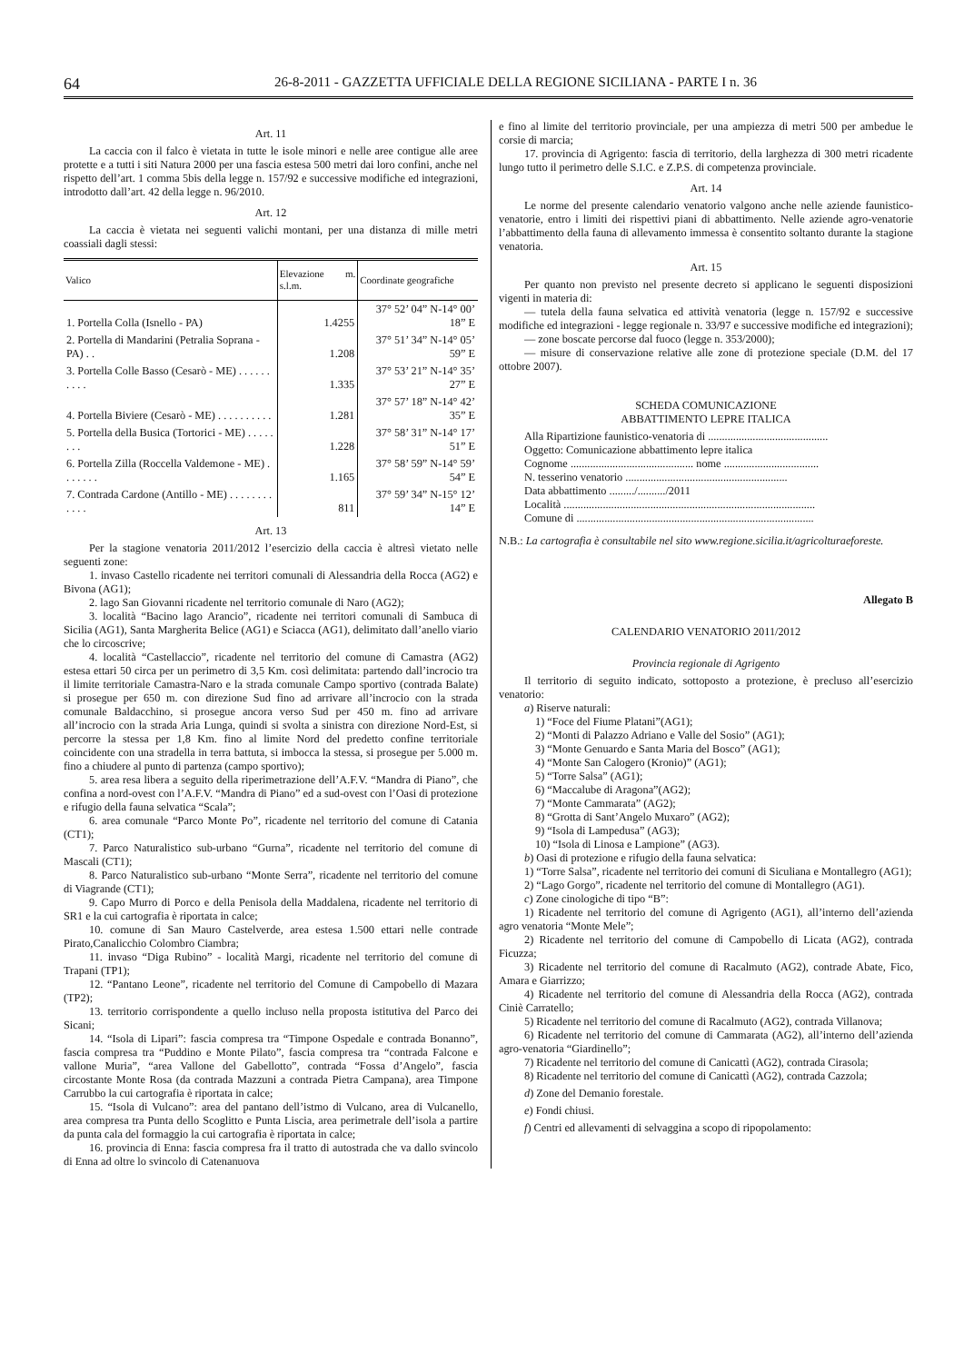64 26-8-2011 - GAZZETTA UFFICIALE DELLA REGIONE SICILIANA - PARTE I n. 36
Art. 11
La caccia con il falco è vietata in tutte le isole minori e nelle aree contigue alle aree protette e a tutti i siti Natura 2000 per una fascia estesa 500 metri dai loro confini, anche nel rispetto dell’art. 1 comma 5bis della legge n. 157/92 e successive modifiche ed integrazioni, introdotto dall’art. 42 della legge n. 96/2010.
Art. 12
La caccia è vietata nei seguenti valichi montani, per una distanza di mille metri coassiali dagli stessi:
| Valico | Elevazione m. s.l.m. | Coordinate geografiche |
| --- | --- | --- |
| 1. Portella Colla (Isnello - PA) | 1.4255 | 37° 52’ 04” N-14° 00’ 18” E |
| 2. Portella di Mandarini (Petralia Soprana - PA) . . | 1.208 | 37° 51’ 34” N-14° 05’ 59” E |
| 3. Portella Colle Basso (Cesarò - ME) . . . . . . . . . . | 1.335 | 37° 53’ 21” N-14° 35’ 27” E |
| 4. Portella Biviere (Cesarò - ME) . . . . . . . . . . | 1.281 | 37° 57’ 18” N-14° 42’ 35” E |
| 5. Portella della Busica (Tortorici - ME) . . . . . . . . | 1.228 | 37° 58’ 31” N-14° 17’ 51” E |
| 6. Portella Zilla (Roccella Valdemone - ME) . . . . . . . | 1.165 | 37° 58’ 59” N-14° 59’ 54” E |
| 7. Contrada Cardone (Antillo - ME) . . . . . . . . . . . . | 811 | 37° 59’ 34” N-15° 12’ 14” E |
Art. 13
Per la stagione venatoria 2011/2012 l’esercizio della caccia è altresì vietato nelle seguenti zone:
1. invaso Castello ricadente nei territori comunali di Alessandria della Rocca (AG2) e Bivona (AG1);
2. lago San Giovanni ricadente nel territorio comunale di Naro (AG2);
3. località “Bacino lago Arancio”, ricadente nei territori comunali di Sambuca di Sicilia (AG1), Santa Margherita Belice (AG1) e Sciacca (AG1), delimitato dall’anello viario che lo circoscrive;
4. località “Castellaccio”, ricadente nel territorio del comune di Camastra (AG2) estesa ettari 50 circa per un perimetro di 3,5 Km. così delimitata: partendo dall’incrocio tra il limite territoriale Camastra-Naro e la strada comunale Campo sportivo (contrada Balate) si prosegue per 650 m. con direzione Sud fino ad arrivare all’incrocio con la strada comunale Baldacchino, si prosegue ancora verso Sud per 450 m. fino ad arrivare all’incrocio con la strada Aria Lunga, quindi si svolta a sinistra con direzione Nord-Est, si percorre la stessa per 1,8 Km. fino al limite Nord del predetto confine territoriale coincidente con una stradella in terra battuta, si imbocca la stessa, si prosegue per 5.000 m. fino a chiudere al punto di partenza (campo sportivo);
5. area resa libera a seguito della riperimetrazione dell’A.F.V. “Mandra di Piano”, che confina a nord-ovest con l’A.F.V. “Mandra di Piano” ed a sud-ovest con l’Oasi di protezione e rifugio della fauna selvatica “Scala”;
6. area comunale “Parco Monte Po”, ricadente nel territorio del comune di Catania (CT1);
7. Parco Naturalistico sub-urbano “Gurna”, ricadente nel territorio del comune di Mascali (CT1);
8. Parco Naturalistico sub-urbano “Monte Serra”, ricadente nel territorio del comune di Viagrande (CT1);
9. Capo Murro di Porco e della Penisola della Maddalena, ricadente nel territorio di SR1 e la cui cartografia è riportata in calce;
10. comune di San Mauro Castelverde, area estesa 1.500 ettari nelle contrade Pirato,Canalicchio Colombro Ciambra;
11. invaso “Diga Rubino” - località Margi, ricadente nel territorio del comune di Trapani (TP1);
12. “Pantano Leone”, ricadente nel territorio del Comune di Campobello di Mazara (TP2);
13. territorio corrispondente a quello incluso nella proposta istitutiva del Parco dei Sicani;
14. “Isola di Lipari”: fascia compresa tra “Timpone Ospedale e contrada Bonanno”, fascia compresa tra “Puddino e Monte Pilato”, fascia compresa tra “contrada Falcone e vallone Muria”, “area Vallone del Gabellotto”, contrada “Fossa d’Angelo”, fascia circostante Monte Rosa (da contrada Mazzuni a contrada Pietra Campana), area Timpone Carrubbo la cui cartografia è riportata in calce;
15. “Isola di Vulcano”: area del pantano dell’istmo di Vulcano, area di Vulcanello, area compresa tra Punta dello Scoglitto e Punta Liscia, area perimetrale dell’isola a partire da punta cala del formaggio la cui cartografia è riportata in calce;
16. provincia di Enna: fascia compresa fra il tratto di autostrada che va dallo svincolo di Enna ad oltre lo svincolo di Catenanuova
e fino al limite del territorio provinciale, per una ampiezza di metri 500 per ambedue le corsie di marcia;
17. provincia di Agrigento: fascia di territorio, della larghezza di 300 metri ricadente lungo tutto il perimetro delle S.I.C. e Z.P.S. di competenza provinciale.
Art. 14
Le norme del presente calendario venatorio valgono anche nelle aziende faunistico-venatorie, entro i limiti dei rispettivi piani di abbattimento. Nelle aziende agro-venatorie l’abbattimento della fauna di allevamento immessa è consentito soltanto durante la stagione venatoria.
Art. 15
Per quanto non previsto nel presente decreto si applicano le seguenti disposizioni vigenti in materia di:
— tutela della fauna selvatica ed attività venatoria (legge n. 157/92 e successive modifiche ed integrazioni - legge regionale n. 33/97 e successive modifiche ed integrazioni);
— zone boscate percorse dal fuoco (legge n. 353/2000);
— misure di conservazione relative alle zone di protezione speciale (D.M. del 17 ottobre 2007).
SCHEDA COMUNICAZIONE
ABBATTIMENTO LEPRE ITALICA
Alla Ripartizione faunistico-venatoria di ...........................................
Oggetto: Comunicazione abbattimento lepre italica
Cognome ............................................ nome ..................................
N. tesserino venatorio ..........................................................
Data abbattimento ........./........../2011
Località ..........................................................................................
Comune di .....................................................................................
N.B.: La cartografia è consultabile nel sito www.regione.sicilia.it/agricolturaeforeste.
Allegato B
CALENDARIO VENATORIO 2011/2012
Provincia regionale di Agrigento
Il territorio di seguito indicato, sottoposto a protezione, è precluso all’esercizio venatorio:
a) Riserve naturali:
1) “Foce del Fiume Platani”(AG1);
2) “Monti di Palazzo Adriano e Valle del Sosio” (AG1);
3) “Monte Genuardo e Santa Maria del Bosco” (AG1);
4) “Monte San Calogero (Kronio)” (AG1);
5) “Torre Salsa” (AG1);
6) “Maccalube di Aragona”(AG2);
7) “Monte Cammarata” (AG2);
8) “Grotta di Sant’Angelo Muxaro” (AG2);
9) “Isola di Lampedusa” (AG3);
10) “Isola di Linosa e Lampione” (AG3).
b) Oasi di protezione e rifugio della fauna selvatica:
1) “Torre Salsa”, ricadente nel territorio dei comuni di Siculiana e Montallegro (AG1);
2) “Lago Gorgo”, ricadente nel territorio del comune di Montallegro (AG1).
c) Zone cinologiche di tipo “B”:
1) Ricadente nel territorio del comune di Agrigento (AG1), all’interno dell’azienda agro venatoria “Monte Mele”;
2) Ricadente nel territorio del comune di Campobello di Licata (AG2), contrada Ficuzza;
3) Ricadente nel territorio del comune di Racalmuto (AG2), contrade Abate, Fico, Amara e Giarrizzo;
4) Ricadente nel territorio del comune di Alessandria della Rocca (AG2), contrada Ciniè Carratello;
5) Ricadente nel territorio del comune di Racalmuto (AG2), contrada Villanova;
6) Ricadente nel territorio del comune di Cammarata (AG2), all’interno dell’azienda agro-venatoria “Giardinello”;
7) Ricadente nel territorio del comune di Canicattì (AG2), contrada Cirasola;
8) Ricadente nel territorio del comune di Canicattì (AG2), contrada Cazzola;
d) Zone del Demanio forestale.
e) Fondi chiusi.
f) Centri ed allevamenti di selvaggina a scopo di ripopolamento: